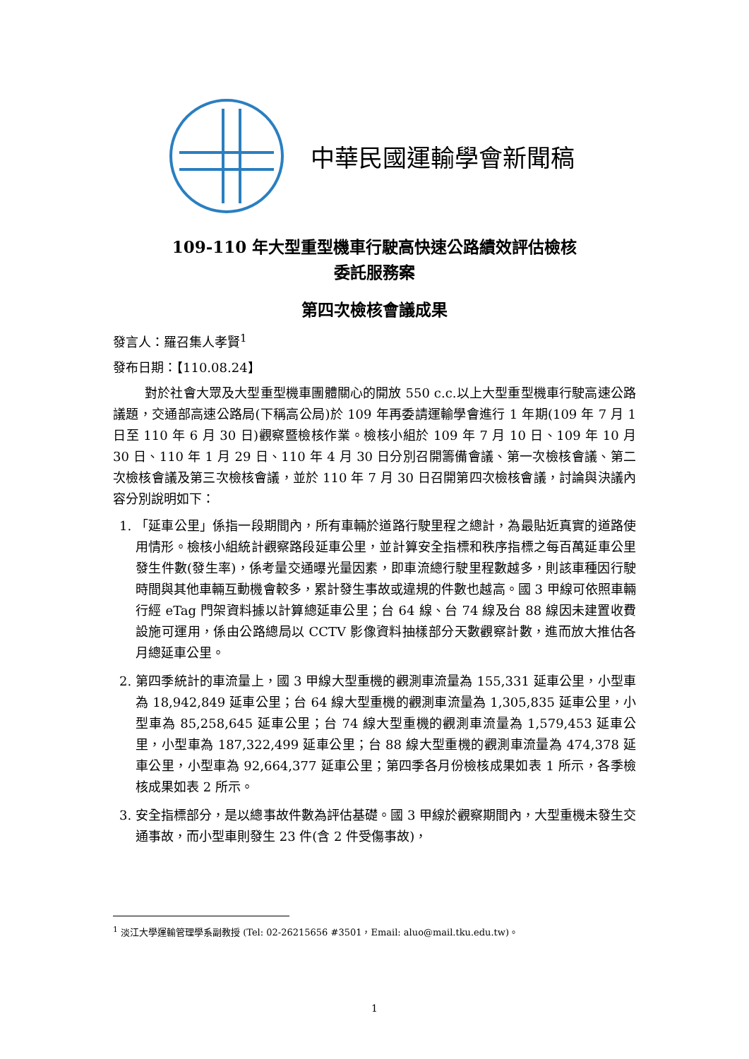中華民國運輸學會新聞稿
109-110 年大型重型機車行駛高快速公路績效評估檢核
委託服務案
第四次檢核會議成果
發言人：羅召集人孝賢<sup>1</sup>
發布日期：【110.08.24】
對於社會大眾及大型重型機車團體關心的開放 550 c.c.以上大型重型機車行駛高速公路議題，交通部高速公路局(下稱高公局)於 109 年再委請運輸學會進行 1 年期(109 年 7 月 1 日至 110 年 6 月 30 日)觀察暨檢核作業。檢核小組於 109 年 7 月 10 日、109 年 10 月 30 日、110 年 1 月 29 日、110 年 4 月 30 日分別召開籌備會議、第一次檢核會議、第二次檢核會議及第三次檢核會議，並於 110 年 7 月 30 日召開第四次檢核會議，討論與決議內容分別說明如下：
1. 「延車公里」係指一段期間內，所有車輛於道路行駛里程之總計，為最貼近真實的道路使用情形。檢核小組統計觀察路段延車公里，並計算安全指標和秩序指標之每百萬延車公里發生件數(發生率)，係考量交通曝光量因素，即車流總行駛里程數越多，則該車種因行駛時間與其他車輛互動機會較多，累計發生事故或違規的件數也越高。國 3 甲線可依照車輛行經 eTag 門架資料據以計算總延車公里；台 64 線、台 74 線及台 88 線因未建置收費設施可運用，係由公路總局以 CCTV 影像資料抽樣部分天數觀察計數，進而放大推估各月總延車公里。
2. 第四季統計的車流量上，國 3 甲線大型重機的觀測車流量為 155,331 延車公里，小型車為 18,942,849 延車公里；台 64 線大型重機的觀測車流量為 1,305,835 延車公里，小型車為 85,258,645 延車公里；台 74 線大型重機的觀測車流量為 1,579,453 延車公里，小型車為 187,322,499 延車公里；台 88 線大型重機的觀測車流量為 474,378 延車公里，小型車為 92,664,377 延車公里；第四季各月份檢核成果如表 1 所示，各季檢核成果如表 2 所示。
3. 安全指標部分，是以總事故件數為評估基礎。國 3 甲線於觀察期間內，大型重機未發生交通事故，而小型車則發生 23 件(含 2 件受傷事故)，
<sup>1</sup> 淡江大學運輸管理學系副教授 (Tel: 02-26215656 #3501，Email: aluo@mail.tku.edu.tw)。
1